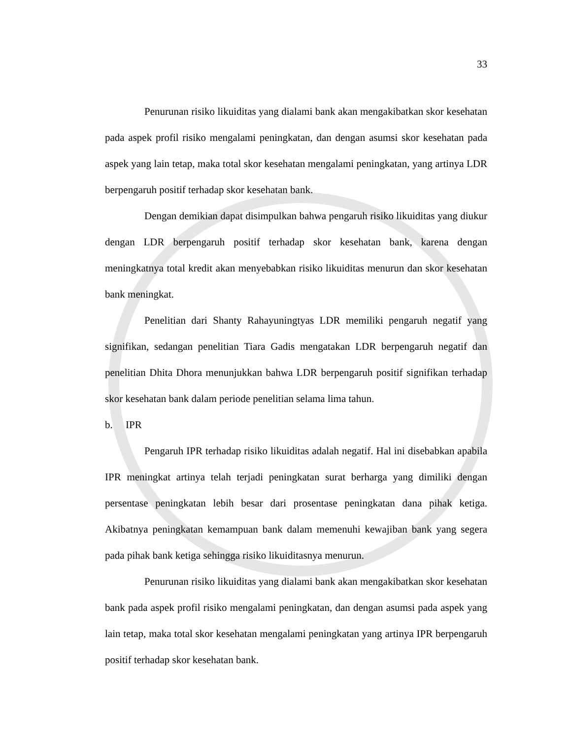33
Penurunan risiko likuiditas yang dialami bank akan mengakibatkan skor kesehatan pada aspek profil risiko mengalami peningkatan, dan dengan asumsi skor kesehatan pada aspek yang lain tetap, maka total skor kesehatan mengalami peningkatan, yang artinya LDR berpengaruh positif terhadap skor kesehatan bank.
Dengan demikian dapat disimpulkan bahwa pengaruh risiko likuiditas yang diukur dengan LDR berpengaruh positif terhadap skor kesehatan bank, karena dengan meningkatnya total kredit akan menyebabkan risiko likuiditas menurun dan skor kesehatan bank meningkat.
Penelitian dari Shanty Rahayuningtyas LDR memiliki pengaruh negatif yang signifikan, sedangan penelitian Tiara Gadis mengatakan LDR berpengaruh negatif dan penelitian Dhita Dhora menunjukkan bahwa LDR berpengaruh positif signifikan terhadap skor kesehatan bank dalam periode penelitian selama lima tahun.
b. IPR
Pengaruh IPR terhadap risiko likuiditas adalah negatif. Hal ini disebabkan apabila IPR meningkat artinya telah terjadi peningkatan surat berharga yang dimiliki dengan persentase peningkatan lebih besar dari prosentase peningkatan dana pihak ketiga. Akibatnya peningkatan kemampuan bank dalam memenuhi kewajiban bank yang segera pada pihak bank ketiga sehingga risiko likuiditasnya menurun.
Penurunan risiko likuiditas yang dialami bank akan mengakibatkan skor kesehatan bank pada aspek profil risiko mengalami peningkatan, dan dengan asumsi pada aspek yang lain tetap, maka total skor kesehatan mengalami peningkatan yang artinya IPR berpengaruh positif terhadap skor kesehatan bank.